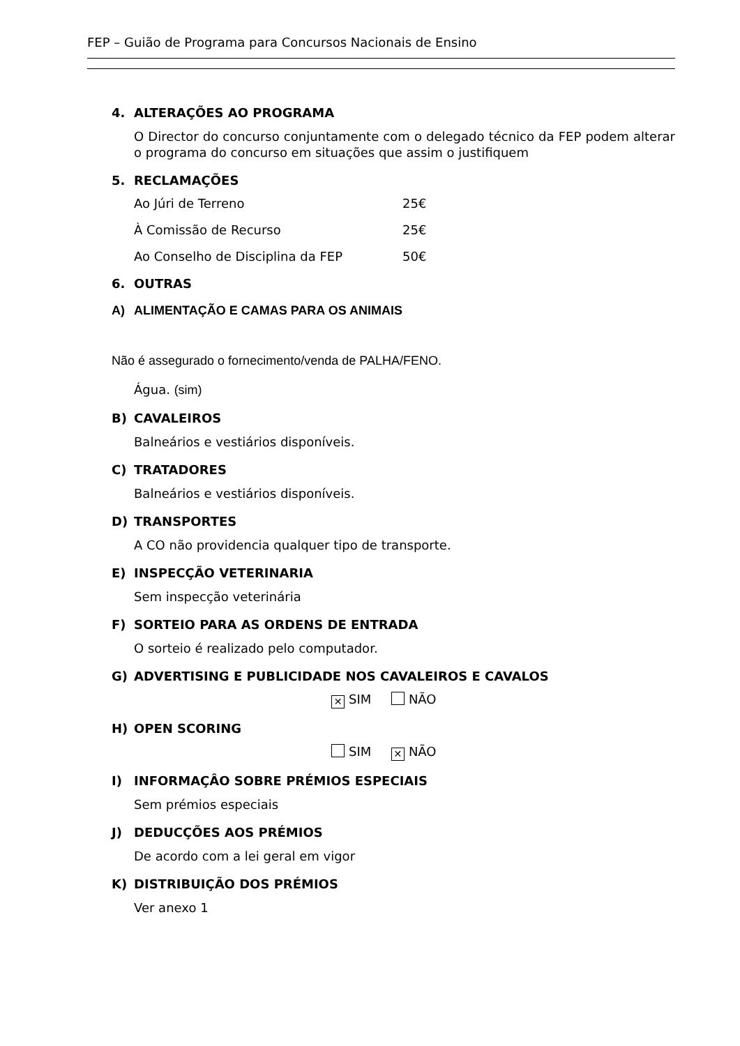FEP – Guião de Programa para Concursos Nacionais de Ensino
4. ALTERAÇÕES AO PROGRAMA
O Director do concurso conjuntamente com o delegado técnico da FEP podem alterar o programa do concurso em situações que assim o justifiquem
5. RECLAMAÇÕES
Ao Júri de Terreno 25€
À Comissão de Recurso 25€
Ao Conselho de Disciplina da FEP 50€
6. OUTRAS
A) ALIMENTAÇÃO E CAMAS PARA OS ANIMAIS
Não é assegurado o fornecimento/venda de PALHA/FENO.
Água. (sim)
B) CAVALEIROS
Balneários e vestiários disponíveis.
C) TRATADORES
Balneários e vestiários disponíveis.
D) TRANSPORTES
A CO não providencia qualquer tipo de transporte.
E) INSPECÇÃO VETERINARIA
Sem inspecção veterinária
F) SORTEIO PARA AS ORDENS DE ENTRADA
O sorteio é realizado pelo computador.
G) ADVERTISING E PUBLICIDADE NOS CAVALEIROS E CAVALOS
✕ SIM NÃO
H) OPEN SCORING
SIM ✕ NÃO
I) INFORMAÇÂO SOBRE PRÉMIOS ESPECIAIS
Sem prémios especiais
J) DEDUCÇÕES AOS PRÉMIOS
De acordo com a lei geral em vigor
K) DISTRIBUIÇÃO DOS PRÉMIOS
Ver anexo 1